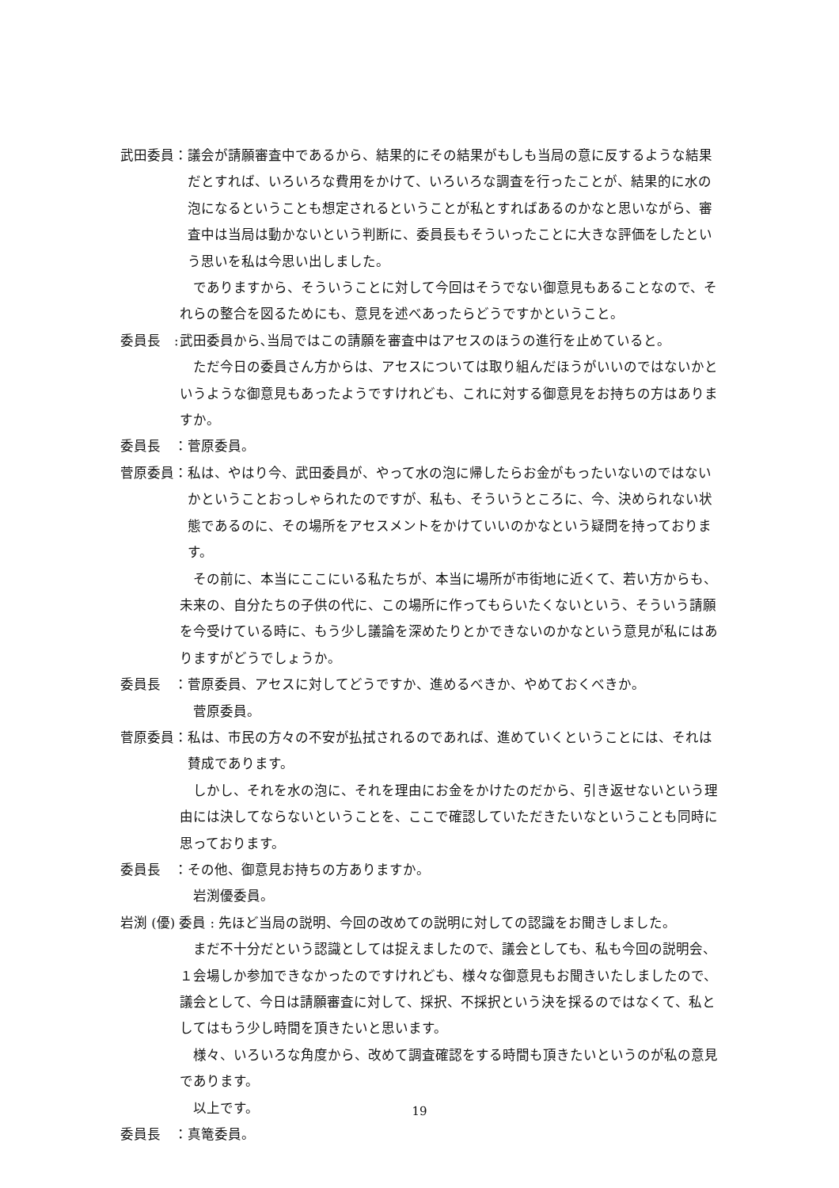武田委員： 議会が請願審査中であるから、結果的にその結果がもしも当局の意に反するような結果だとすれば、いろいろな費用をかけて、いろいろな調査を行ったことが、結果的に水の泡になるということも想定されるということが私とすればあるのかなと思いながら、審査中は当局は動かないという判断に、委員長もそういったことに大きな評価をしたという思いを私は今思い出しました。
でありますから、そういうことに対して今回はそうでない御意見もあることなので、それらの整合を図るためにも、意見を述べあったらどうですかということ。
委員長　: 武田委員から､当局ではこの請願を審査中はアセスのほうの進行を止めていると。
ただ今日の委員さん方からは、アセスについては取り組んだほうがいいのではないかというような御意見もあったようですけれども、これに対する御意見をお持ちの方はありますか。
委員長　： 菅原委員。
菅原委員： 私は、やはり今、武田委員が、やって水の泡に帰したらお金がもったいないのではないかということおっしゃられたのですが、私も、そういうところに、今、決められない状態であるのに、その場所をアセスメントをかけていいのかなという疑問を持っております。
その前に、本当にここにいる私たちが、本当に場所が市街地に近くて、若い方からも、未来の、自分たちの子供の代に、この場所に作ってもらいたくないという、そういう請願を今受けている時に、もう少し議論を深めたりとかできないのかなという意見が私にはありますがどうでしょうか。
委員長　： 菅原委員、アセスに対してどうですか、進めるべきか、やめておくべきか。
菅原委員。
菅原委員： 私は、市民の方々の不安が払拭されるのであれば、進めていくということには、それは賛成であります。
しかし、それを水の泡に、それを理由にお金をかけたのだから、引き返せないという理由には決してならないということを、ここで確認していただきたいなということも同時に思っております。
委員長　： その他、御意見お持ちの方ありますか。
岩渕優委員。
岩渕 (優) 委員 : 先ほど当局の説明、今回の改めての説明に対しての認識をお聞きしました。
まだ不十分だという認識としては捉えましたので、議会としても、私も今回の説明会、１会場しか参加できなかったのですけれども、様々な御意見もお聞きいたしましたので、議会として、今日は請願審査に対して、採択、不採択という決を採るのではなくて、私としてはもう少し時間を頂きたいと思います。
様々、いろいろな角度から、改めて調査確認をする時間も頂きたいというのが私の意見であります。
以上です。
委員長　： 真篭委員。
19